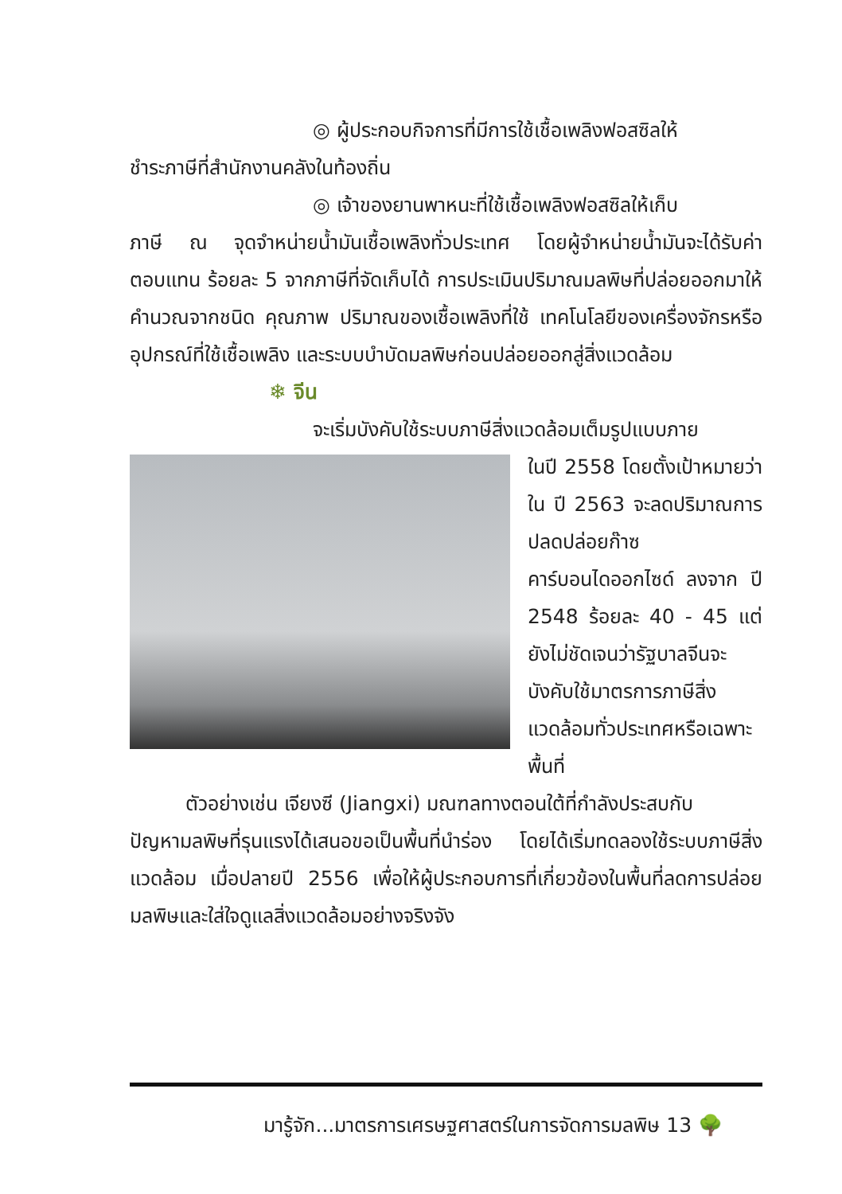◎ ผู้ประกอบกิจการที่มีการใช้เชื้อเพลิงฟอสซิลให้
ชำระภาษีที่สำนักงานคลังในท้องถิ่น
◎ เจ้าของยานพาหนะที่ใช้เชื้อเพลิงฟอสซิลให้เก็บ
ภาษี ณ จุดจำหน่ายน้ำมันเชื้อเพลิงทั่วประเทศ โดยผู้จำหน่ายน้ำมันจะได้รับค่าตอบแทน ร้อยละ 5 จากภาษีที่จัดเก็บได้ การประเมินปริมาณมลพิษที่ปล่อยออกมาให้คำนวณจากชนิด คุณภาพ ปริมาณของเชื้อเพลิงที่ใช้ เทคโนโลยีของเครื่องจักรหรืออุปกรณ์ที่ใช้เชื้อเพลิง และระบบบำบัดมลพิษก่อนปล่อยออกสู่สิ่งแวดล้อม
❄ จีน
จะเริ่มบังคับใช้ระบบภาษีสิ่งแวดล้อมเต็มรูปแบบภาย
ในปี 2558 โดยตั้งเป้าหมายว่าใน ปี 2563 จะลดปริมาณการปลดปล่อยก๊าซคาร์บอนไดออกไซด์ ลงจาก ปี 2548 ร้อยละ 40 - 45 แต่ยังไม่ชัดเจนว่ารัฐบาลจีนจะบังคับใช้มาตรการภาษีสิ่งแวดล้อมทั่วประเทศหรือเฉพาะพื้นที่
ตัวอย่างเช่น เจียงซี (Jiangxi) มณฑลทางตอนใต้ที่กำลังประสบกับ
ปัญหามลพิษที่รุนแรงได้เสนอขอเป็นพื้นที่นำร่อง โดยได้เริ่มทดลองใช้ระบบภาษีสิ่งแวดล้อม เมื่อปลายปี 2556 เพื่อให้ผู้ประกอบการที่เกี่ยวข้องในพื้นที่ลดการปล่อยมลพิษและใส่ใจดูแลสิ่งแวดล้อมอย่างจริงจัง
มารู้จัก...มาตรการเศรษฐศาสตร์ในการจัดการมลพิษ 13 🌳